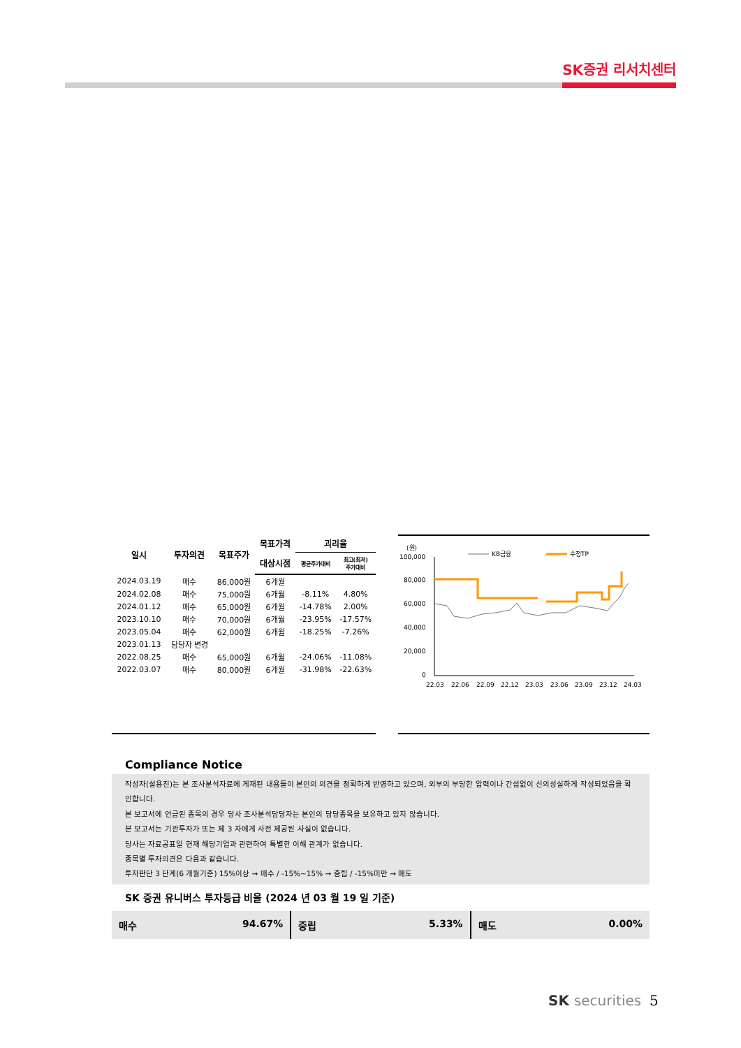SK증권 리서치센터
| 일시 | 투자의견 | 목표주가 | 목표가격 | 괴리율 | |
| --- | --- | --- | --- | --- | --- |
| | | | 대상시점 | 평균주가대비 | 최고(최저) 주가대비 |
| 2024.03.19 | 매수 | 86,000원 | 6개월 | | |
| 2024.02.08 | 매수 | 75,000원 | 6개월 | -8.11% | 4.80% |
| 2024.01.12 | 매수 | 65,000원 | 6개월 | -14.78% | 2.00% |
| 2023.10.10 | 매수 | 70,000원 | 6개월 | -23.95% | -17.57% |
| 2023.05.04 | 매수 | 62,000원 | 6개월 | -18.25% | -7.26% |
| 2023.01.13 | 담당자 변경 | | | | |
| 2022.08.25 | 매수 | 65,000원 | 6개월 | -24.06% | -11.08% |
| 2022.03.07 | 매수 | 80,000원 | 6개월 | -31.98% | -22.63% |
(원)
KB금융
수정TP
100,000
80,000
60,000
40,000
20,000
0
22.03
22.06
22.09
22.12
23.03
23.06
23.09
23.12
24.03
Compliance Notice
작성자(설용진)는 본 조사분석자료에 게재된 내용들이 본인의 의견을 정확하게 반영하고 있으며, 외부의 부당한 압력이나 간섭없이 신의성실하게 작성되었음을 확인합니다.
본 보고서에 언급된 종목의 경우 당사 조사분석담당자는 본인의 담당종목을 보유하고 있지 않습니다.
본 보고서는 기관투자가 또는 제 3 자에게 사전 제공된 사실이 없습니다.
당사는 자료공표일 현재 해당기업과 관련하여 특별한 이해 관계가 없습니다.
종목별 투자의견은 다음과 같습니다.
투자판단 3 단계(6 개월기준) 15%이상 → 매수 / -15%~15% → 중립 / -15%미만 → 매도
SK 증권 유니버스 투자등급 비율 (2024 년 03 월 19 일 기준)
매수 94.67% 중립 5.33% 매도 0.00%
SK securities 5